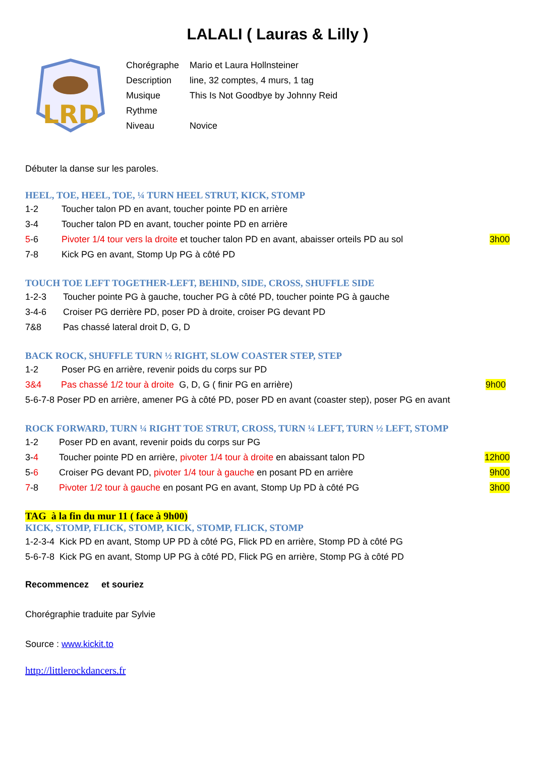LALALI ( Lauras & Lilly )
LRD
Chorégraphe Mario et Laura Hollnsteiner
Description line, 32 comptes, 4 murs, 1 tag
Musique This Is Not Goodbye by Johnny Reid
Rythme
Niveau Novice
Débuter la danse sur les paroles.
HEEL, TOE, HEEL, TOE, ¼ TURN HEEL STRUT, KICK, STOMP
1-2 Toucher talon PD en avant, toucher pointe PD en arrière
3-4 Toucher talon PD en avant, toucher pointe PD en arrière
5-6 Pivoter 1/4 tour vers la droite et toucher talon PD en avant, abaisser orteils PD au sol 3h00
7-8 Kick PG en avant, Stomp Up PG à côté PD
TOUCH TOE LEFT TOGETHER-LEFT, BEHIND, SIDE, CROSS, SHUFFLE SIDE
1-2-3 Toucher pointe PG à gauche, toucher PG à côté PD, toucher pointe PG à gauche
3-4-6 Croiser PG derrière PD, poser PD à droite, croiser PG devant PD
7&8 Pas chassé lateral droit D, G, D
BACK ROCK, SHUFFLE TURN ½ RIGHT, SLOW COASTER STEP, STEP
1-2 Poser PG en arrière, revenir poids du corps sur PD
3&4 Pas chassé 1/2 tour à droite G, D, G ( finir PG en arrière) 9h00
5-6-7-8 Poser PD en arrière, amener PG à côté PD, poser PD en avant (coaster step), poser PG en avant
ROCK FORWARD, TURN ¼ RIGHT TOE STRUT, CROSS, TURN ¼ LEFT, TURN ½ LEFT, STOMP
1-2 Poser PD en avant, revenir poids du corps sur PG
3-4 Toucher pointe PD en arrière, pivoter 1/4 tour à droite en abaissant talon PD 12h00
5-6 Croiser PG devant PD, pivoter 1/4 tour à gauche en posant PD en arrière 9h00
7-8 Pivoter 1/2 tour à gauche en posant PG en avant, Stomp Up PD à côté PG 3h00
TAG à la fin du mur 11 ( face à 9h00)
KICK, STOMP, FLICK, STOMP, KICK, STOMP, FLICK, STOMP
1-2-3-4 Kick PD en avant, Stomp UP PD à côté PG, Flick PD en arrière, Stomp PD à côté PG
5-6-7-8 Kick PG en avant, Stomp UP PG à côté PD, Flick PG en arrière, Stomp PG à côté PD
Recommencez et souriez
Chorégraphie traduite par Sylvie
Source : www.kickit.to
http://littlerockdancers.fr